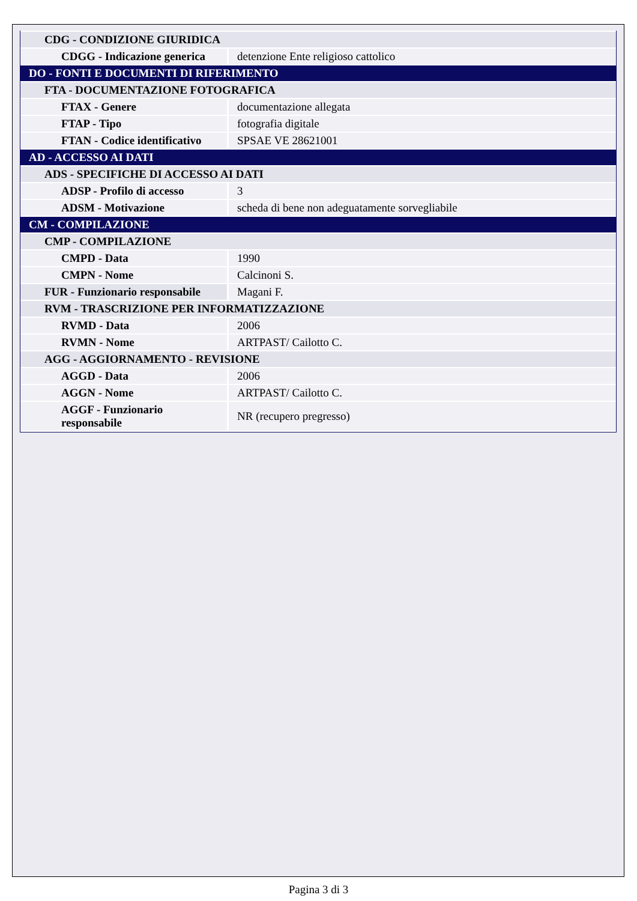| CDG - CONDIZIONE GIURIDICA | |
| CDGG - Indicazione generica | detenzione Ente religioso cattolico |
| DO - FONTI E DOCUMENTI DI RIFERIMENTO | |
| FTA - DOCUMENTAZIONE FOTOGRAFICA | |
| FTAX - Genere | documentazione allegata |
| FTAP - Tipo | fotografia digitale |
| FTAN - Codice identificativo | SPSAE VE 28621001 |
| AD - ACCESSO AI DATI | |
| ADS - SPECIFICHE DI ACCESSO AI DATI | |
| ADSP - Profilo di accesso | 3 |
| ADSM - Motivazione | scheda di bene non adeguatamente sorvegliabile |
| CM - COMPILAZIONE | |
| CMP - COMPILAZIONE | |
| CMPD - Data | 1990 |
| CMPN - Nome | Calcinoni S. |
| FUR - Funzionario responsabile | Magani F. |
| RVM - TRASCRIZIONE PER INFORMATIZZAZIONE | |
| RVMD - Data | 2006 |
| RVMN - Nome | ARTPAST/ Cailotto C. |
| AGG - AGGIORNAMENTO - REVISIONE | |
| AGGD - Data | 2006 |
| AGGN - Nome | ARTPAST/ Cailotto C. |
| AGGF - Funzionario responsabile | NR (recupero pregresso) |
Pagina 3 di 3